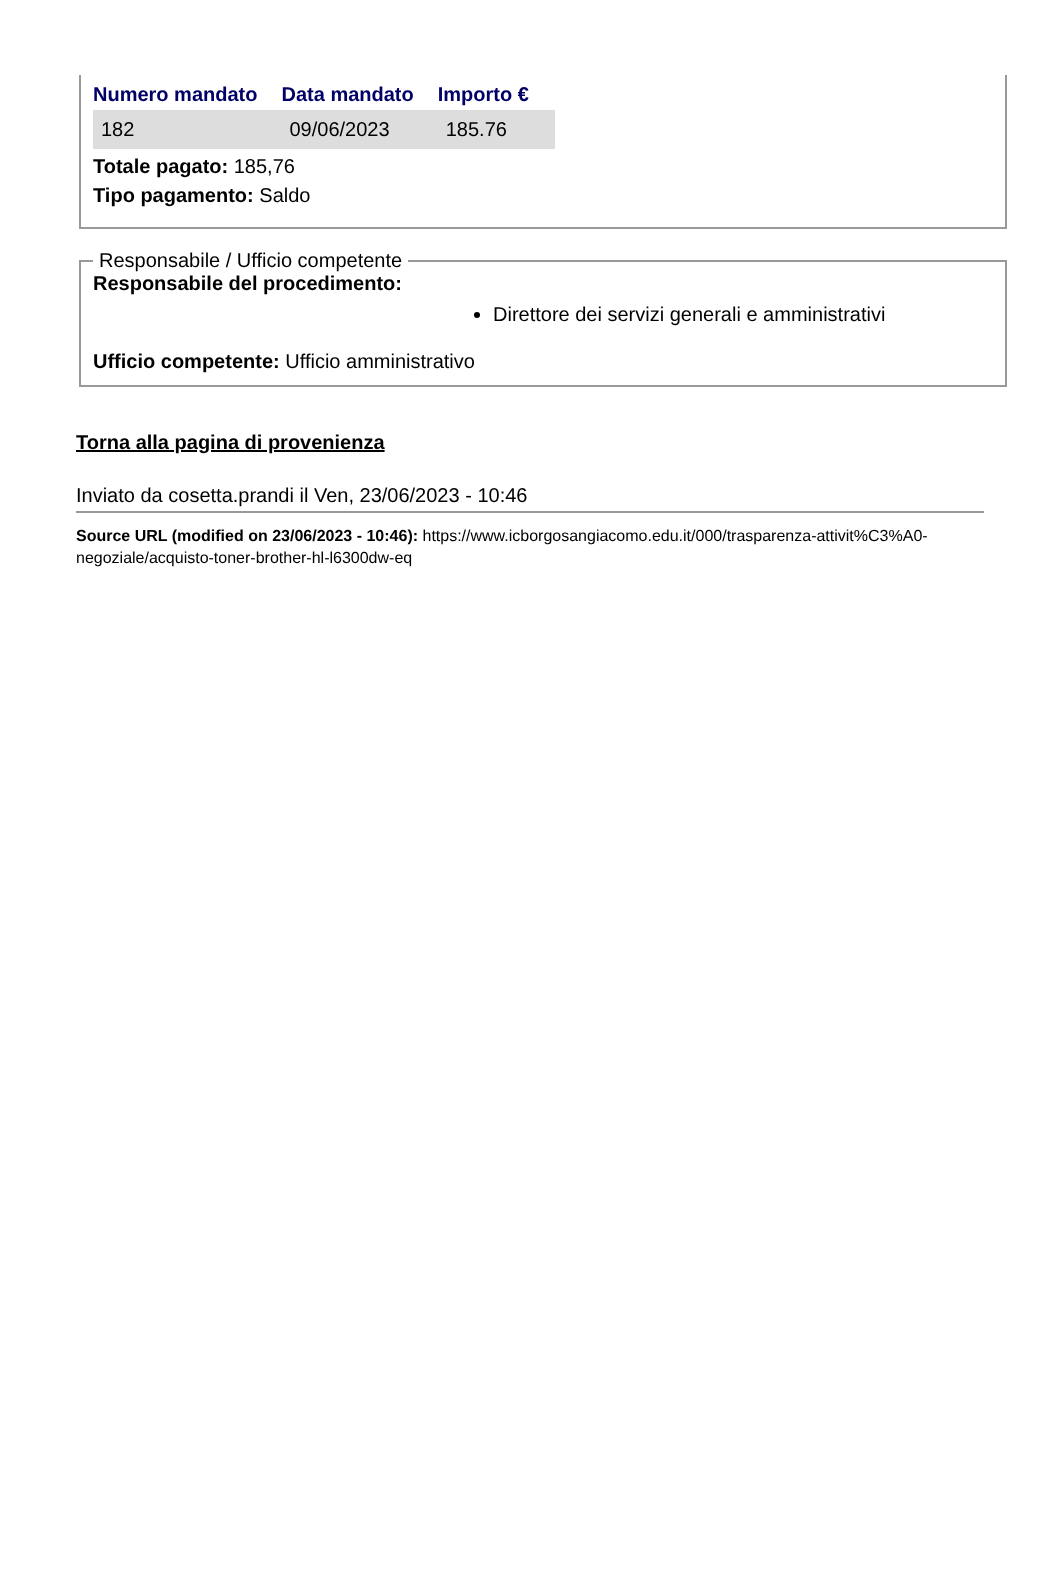| Numero mandato | Data mandato | Importo € |
| --- | --- | --- |
| 182 | 09/06/2023 | 185.76 |
Totale pagato: 185,76
Tipo pagamento: Saldo
Responsabile / Ufficio competente
Responsabile del procedimento:
Direttore dei servizi generali e amministrativi
Ufficio competente: Ufficio amministrativo
Torna alla pagina di provenienza
Inviato da cosetta.prandi il Ven, 23/06/2023 - 10:46
Source URL (modified on 23/06/2023 - 10:46): https://www.icborgosangiacomo.edu.it/000/trasparenza-attivit%C3%A0-negoziale/acquisto-toner-brother-hl-l6300dw-eq